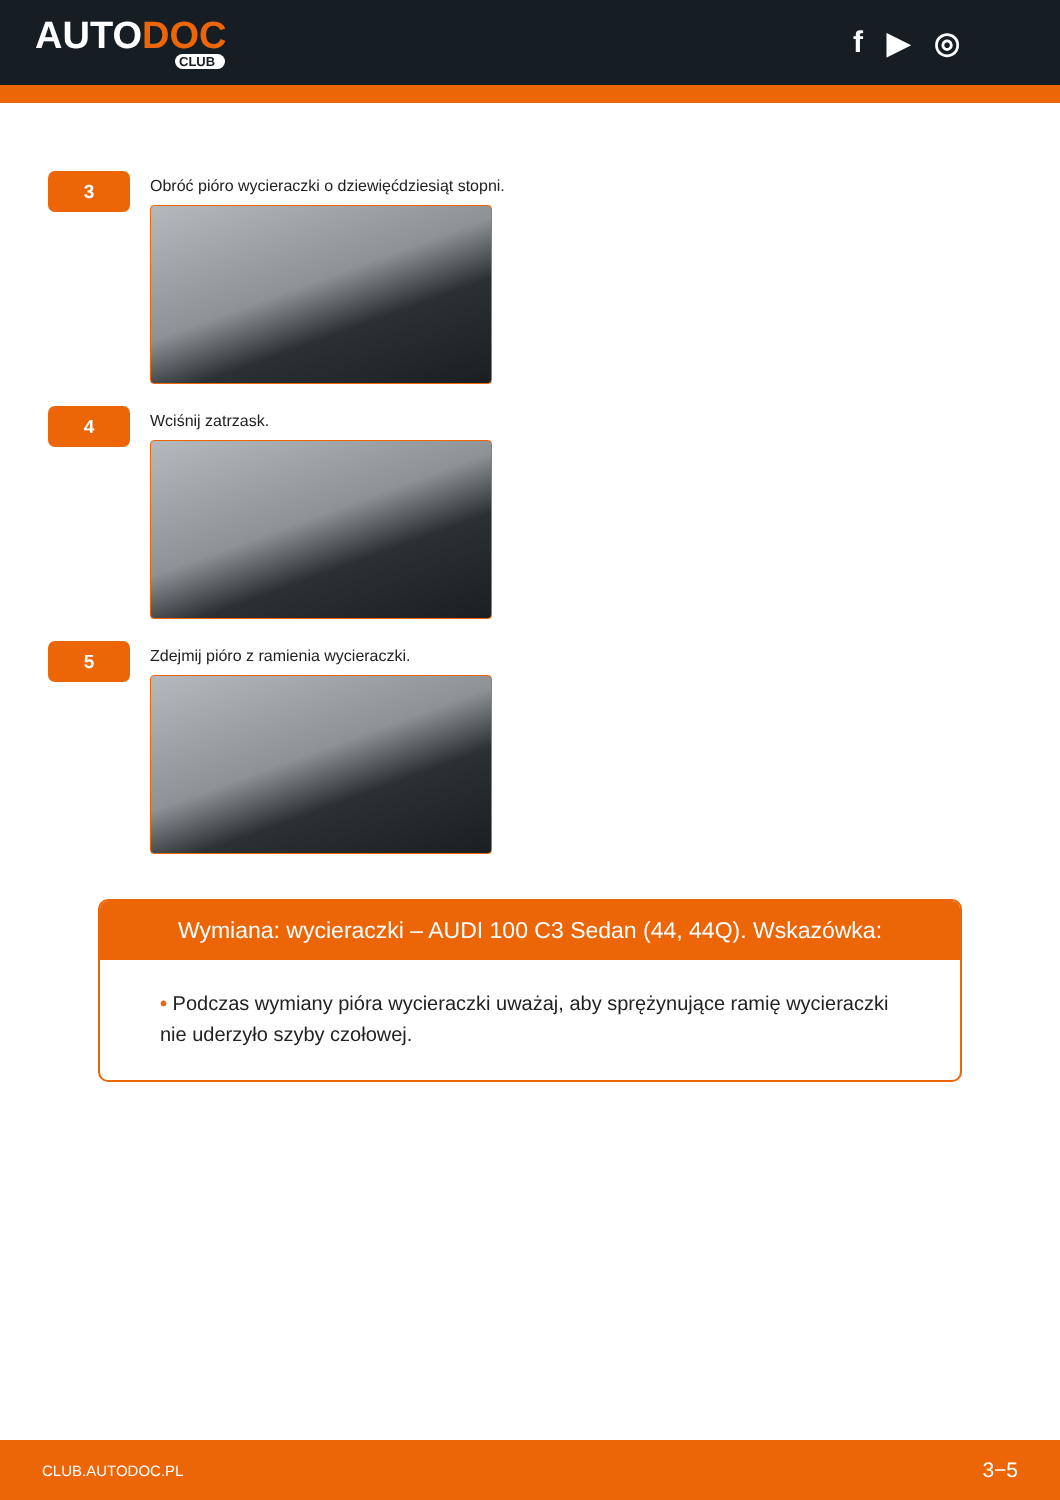AUTODOC
CLUB
f ▶ ◎
3
Obróć pióro wycieraczki o dziewięćdziesiąt stopni.
4
Wciśnij zatrzask.
5
Zdejmij pióro z ramienia wycieraczki.
Wymiana: wycieraczki – AUDI 100 C3 Sedan (44, 44Q). Wskazówka:
• Podczas wymiany pióra wycieraczki uważaj, aby sprężynujące ramię wycieraczki nie uderzyło szyby czołowej.
CLUB.AUTODOC.PL 3−5